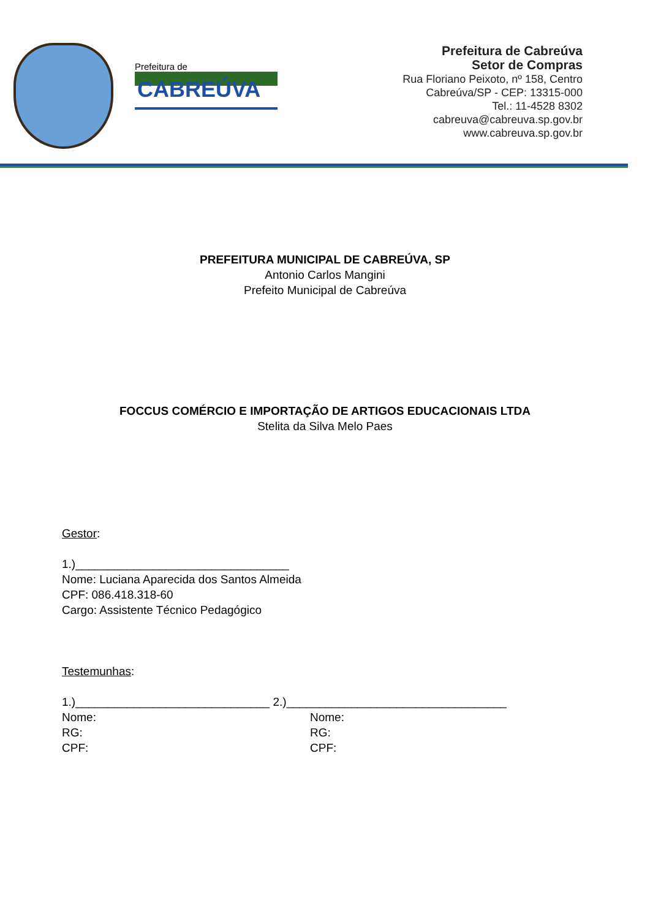Prefeitura de
CABREÚVA
Prefeitura de Cabreúva
Setor de Compras
Rua Floriano Peixoto, nº 158, Centro
Cabreúva/SP - CEP: 13315-000
Tel.: 11-4528 8302
cabreuva@cabreuva.sp.gov.br
www.cabreuva.sp.gov.br
PREFEITURA MUNICIPAL DE CABREÚVA, SP
Antonio Carlos Mangini
Prefeito Municipal de Cabreúva
FOCCUS COMÉRCIO E IMPORTAÇÃO DE ARTIGOS EDUCACIONAIS LTDA
Stelita da Silva Melo Paes
Gestor:
1.)_________________________________
Nome: Luciana Aparecida dos Santos Almeida
CPF: 086.418.318-60
Cargo: Assistente Técnico Pedagógico
Testemunhas:
1.)______________________________ 2.)__________________________________
Nome:
RG:
CPF:
Nome:
RG:
CPF: